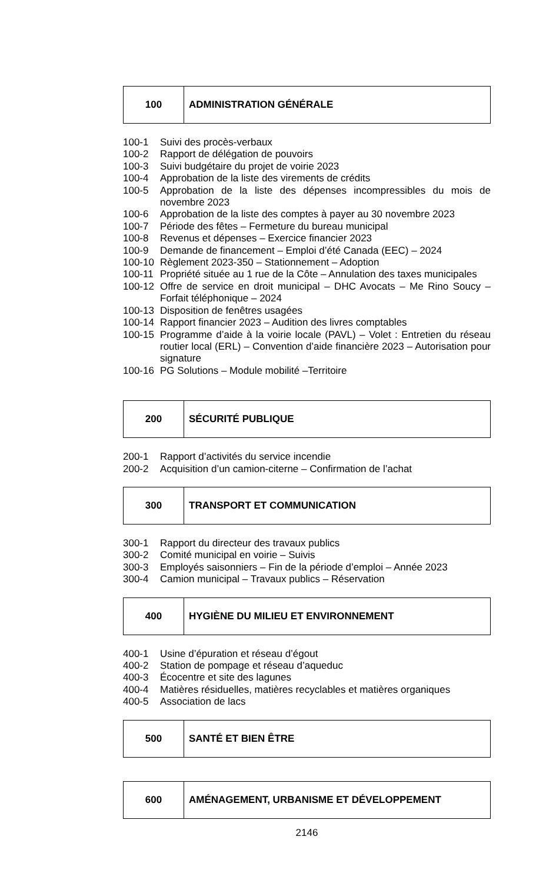| 100 | ADMINISTRATION GÉNÉRALE |
100-1 Suivi des procès-verbaux
100-2 Rapport de délégation de pouvoirs
100-3 Suivi budgétaire du projet de voirie 2023
100-4 Approbation de la liste des virements de crédits
100-5 Approbation de la liste des dépenses incompressibles du mois de novembre 2023
100-6 Approbation de la liste des comptes à payer au 30 novembre 2023
100-7 Période des fêtes – Fermeture du bureau municipal
100-8 Revenus et dépenses – Exercice financier 2023
100-9 Demande de financement – Emploi d’été Canada (EEC) – 2024
100-10 Règlement 2023-350 – Stationnement – Adoption
100-11 Propriété située au 1 rue de la Côte – Annulation des taxes municipales
100-12 Offre de service en droit municipal – DHC Avocats – Me Rino Soucy – Forfait téléphonique – 2024
100-13 Disposition de fenêtres usagées
100-14 Rapport financier 2023 – Audition des livres comptables
100-15 Programme d’aide à la voirie locale (PAVL) – Volet : Entretien du réseau routier local (ERL) – Convention d’aide financière 2023 – Autorisation pour signature
100-16 PG Solutions – Module mobilité –Territoire
| 200 | SÉCURITÉ PUBLIQUE |
200-1 Rapport d’activités du service incendie
200-2 Acquisition d’un camion-citerne – Confirmation de l’achat
| 300 | TRANSPORT ET COMMUNICATION |
300-1 Rapport du directeur des travaux publics
300-2 Comité municipal en voirie – Suivis
300-3 Employés saisonniers – Fin de la période d’emploi – Année 2023
300-4 Camion municipal – Travaux publics – Réservation
| 400 | HYGIÈNE DU MILIEU ET ENVIRONNEMENT |
400-1 Usine d’épuration et réseau d’égout
400-2 Station de pompage et réseau d’aqueduc
400-3 Écocentre et site des lagunes
400-4 Matières résiduelles, matières recyclables et matières organiques
400-5 Association de lacs
| 500 | SANTÉ ET BIEN ÊTRE |
| 600 | AMÉNAGEMENT, URBANISME ET DÉVELOPPEMENT |
2146